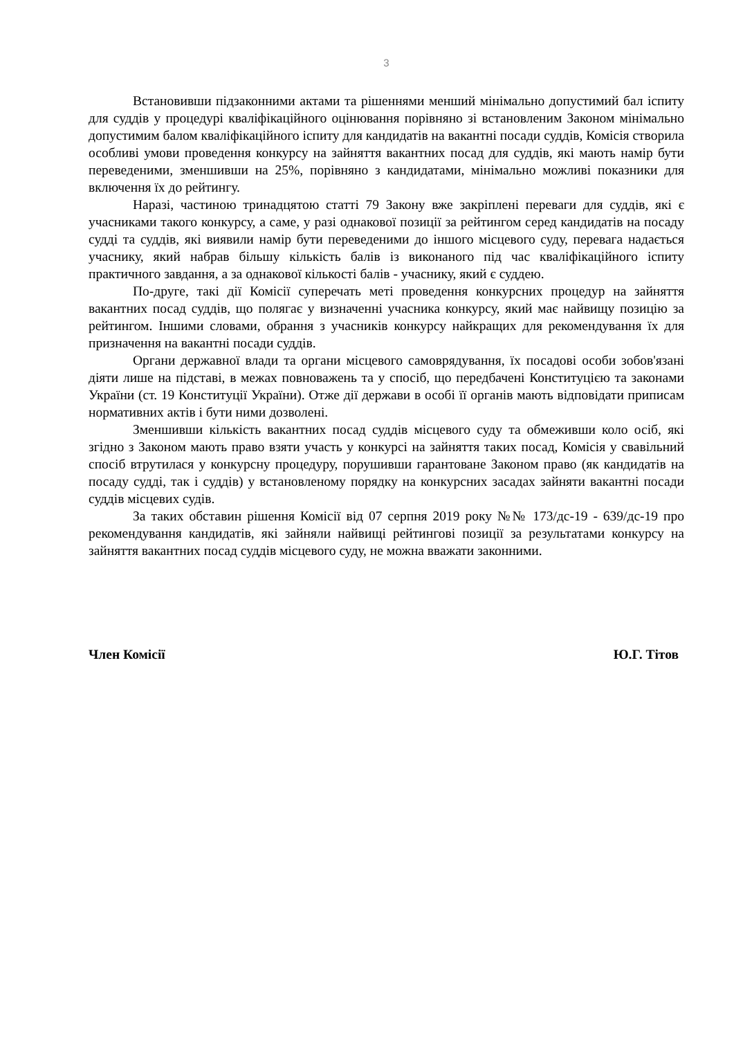3
Встановивши підзаконними актами та рішеннями менший мінімально допустимий бал іспиту для суддів у процедурі кваліфікаційного оцінювання порівняно зі встановленим Законом мінімально допустимим балом кваліфікаційного іспиту для кандидатів на вакантні посади суддів, Комісія створила особливі умови проведення конкурсу на зайняття вакантних посад для суддів, які мають намір бути переведеними, зменшивши на 25%, порівняно з кандидатами, мінімально можливі показники для включення їх до рейтингу.
Наразі, частиною тринадцятою статті 79 Закону вже закріплені переваги для суддів, які є учасниками такого конкурсу, а саме, у разі однакової позиції за рейтингом серед кандидатів на посаду судді та суддів, які виявили намір бути переведеними до іншого місцевого суду, перевага надається учаснику, який набрав більшу кількість балів із виконаного під час кваліфікаційного іспиту практичного завдання, а за однакової кількості балів - учаснику, який є суддею.
По-друге, такі дії Комісії суперечать меті проведення конкурсних процедур на зайняття вакантних посад суддів, що полягає у визначенні учасника конкурсу, який має найвищу позицію за рейтингом. Іншими словами, обрання з учасників конкурсу найкращих для рекомендування їх для призначення на вакантні посади суддів.
Органи державної влади та органи місцевого самоврядування, їх посадові особи зобов'язані діяти лише на підставі, в межах повноважень та у спосіб, що передбачені Конституцією та законами України (ст. 19 Конституції України). Отже дії держави в особі її органів мають відповідати приписам нормативних актів і бути ними дозволені.
Зменшивши кількість вакантних посад суддів місцевого суду та обмеживши коло осіб, які згідно з Законом мають право взяти участь у конкурсі на зайняття таких посад, Комісія у свавільний спосіб втрутилася у конкурсну процедуру, порушивши гарантоване Законом право (як кандидатів на посаду судді, так і суддів) у встановленому порядку на конкурсних засадах зайняти вакантні посади суддів місцевих судів.
За таких обставин рішення Комісії від 07 серпня 2019 року №№ 173/дс-19 - 639/дс-19 про рекомендування кандидатів, які зайняли найвищі рейтингові позиції за результатами конкурсу на зайняття вакантних посад суддів місцевого суду, не можна вважати законними.
Член Комісії Ю.Г. Тітов